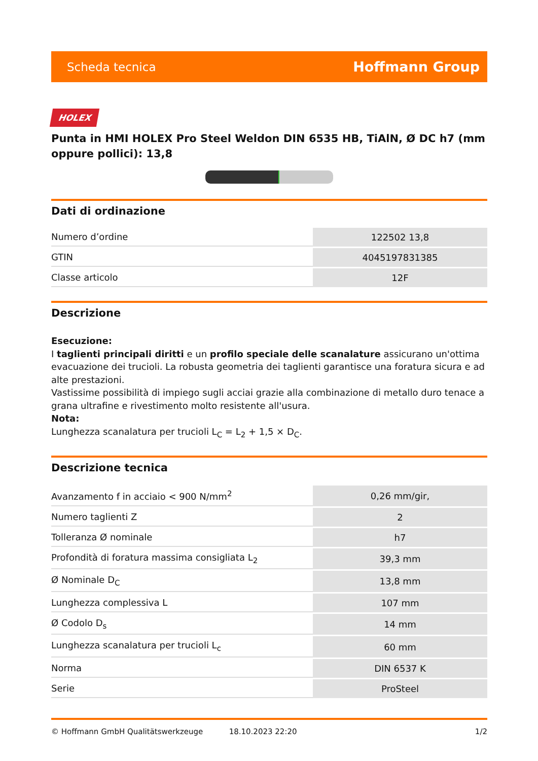Scheda tecnica Hoffmann Group
HOLEX
Punta in HMI HOLEX Pro Steel Weldon DIN 6535 HB, TiAlN, Ø DC h7 (mm oppure pollici): 13,8
Dati di ordinazione
| Numero d’ordine | 122502 13,8 |
| GTIN | 4045197831385 |
| Classe articolo | 12F |
Descrizione
Esecuzione:
I taglienti principali diritti e un profilo speciale delle scanalature assicurano un'ottima evacuazione dei trucioli. La robusta geometria dei taglienti garantisce una foratura sicura e ad alte prestazioni.
Vastissime possibilità di impiego sugli acciai grazie alla combinazione di metallo duro tenace a grana ultrafine e rivestimento molto resistente all'usura.
Nota:
Lunghezza scanalatura per trucioli L<sub>C</sub> = L<sub>2</sub> + 1,5 × D<sub>C</sub>.
Descrizione tecnica
| Avanzamento f in acciaio < 900 N/mm<sup>2</sup> | 0,26 mm/gir, |
| Numero taglienti Z | 2 |
| Tolleranza Ø nominale | h7 |
| Profondità di foratura massima consigliata L<sub>2</sub> | 39,3 mm |
| Ø Nominale D<sub>C</sub> | 13,8 mm |
| Lunghezza complessiva L | 107 mm |
| Ø Codolo D<sub>s</sub> | 14 mm |
| Lunghezza scanalatura per trucioli L<sub>c</sub> | 60 mm |
| Norma | DIN 6537 K |
| Serie | ProSteel |
© Hoffmann GmbH Qualitätswerkzeuge 18.10.2023 22:20 1/2